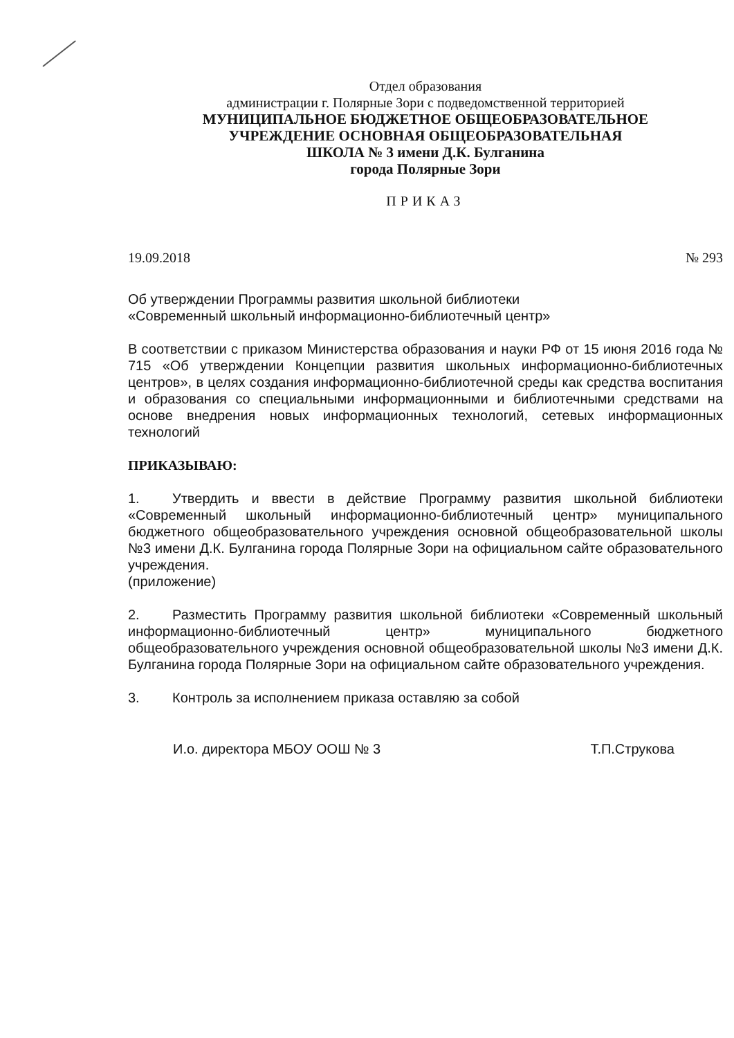Отдел образования
администрации г. Полярные Зори с подведомственной территорией
МУНИЦИПАЛЬНОЕ БЮДЖЕТНОЕ ОБЩЕОБРАЗОВАТЕЛЬНОЕ
УЧРЕЖДЕНИЕ ОСНОВНАЯ ОБЩЕОБРАЗОВАТЕЛЬНАЯ
ШКОЛА № 3 имени Д.К. Булганина
города Полярные Зори
ПРИКАЗ
19.09.2018 № 293
Об утверждении Программы развития школьной библиотеки
«Современный школьный информационно-библиотечный центр»
В соответствии с приказом Министерства образования и науки РФ от 15 июня 2016 года № 715 «Об утверждении Концепции развития школьных информационно-библиотечных центров», в целях создания информационно-библиотечной среды как средства воспитания и образования со специальными информационными и библиотечными средствами на основе внедрения новых информационных технологий, сетевых информационных технологий
ПРИКАЗЫВАЮ:
1. Утвердить и ввести в действие Программу развития школьной библиотеки «Современный школьный информационно-библиотечный центр» муниципального бюджетного общеобразовательного учреждения основной общеобразовательной школы №3 имени Д.К. Булганина города Полярные Зори на официальном сайте образовательного учреждения.
(приложение)
2. Разместить Программу развития школьной библиотеки «Современный школьный информационно-библиотечный центр» муниципального бюджетного общеобразовательного учреждения основной общеобразовательной школы №3 имени Д.К. Булганина города Полярные Зори на официальном сайте образовательного учреждения.
3. Контроль за исполнением приказа оставляю за собой
И.о. директора МБОУ ООШ № 3 Т.П.Струкова